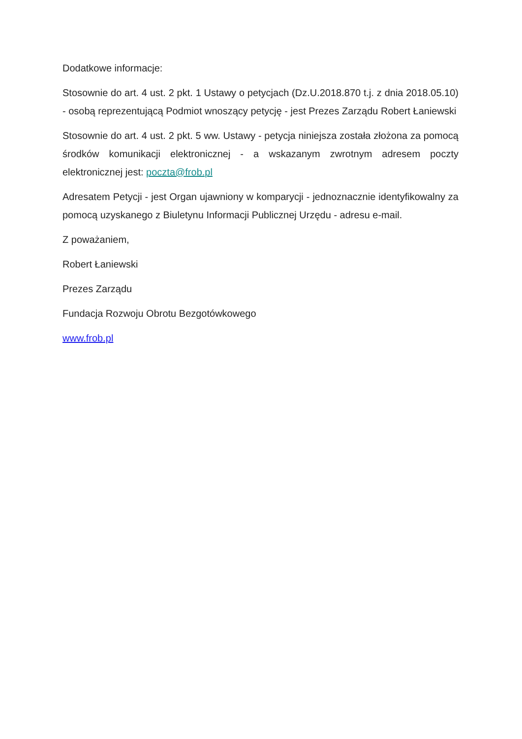Dodatkowe informacje:
Stosownie do art. 4 ust. 2 pkt. 1 Ustawy o petycjach (Dz.U.2018.870 t.j. z dnia 2018.05.10) - osobą reprezentującą Podmiot wnoszący petycję - jest Prezes Zarządu Robert Łaniewski
Stosownie do art. 4 ust. 2 pkt. 5 ww. Ustawy - petycja niniejsza została złożona za pomocą środków komunikacji elektronicznej - a wskazanym zwrotnym adresem poczty elektronicznej jest: poczta@frob.pl
Adresatem Petycji - jest Organ ujawniony w komparycji - jednoznacznie identyfikowalny za pomocą uzyskanego z Biuletynu Informacji Publicznej Urzędu - adresu e-mail.
Z poważaniem,
Robert Łaniewski
Prezes Zarządu
Fundacja Rozwoju Obrotu Bezgotówkowego
www.frob.pl